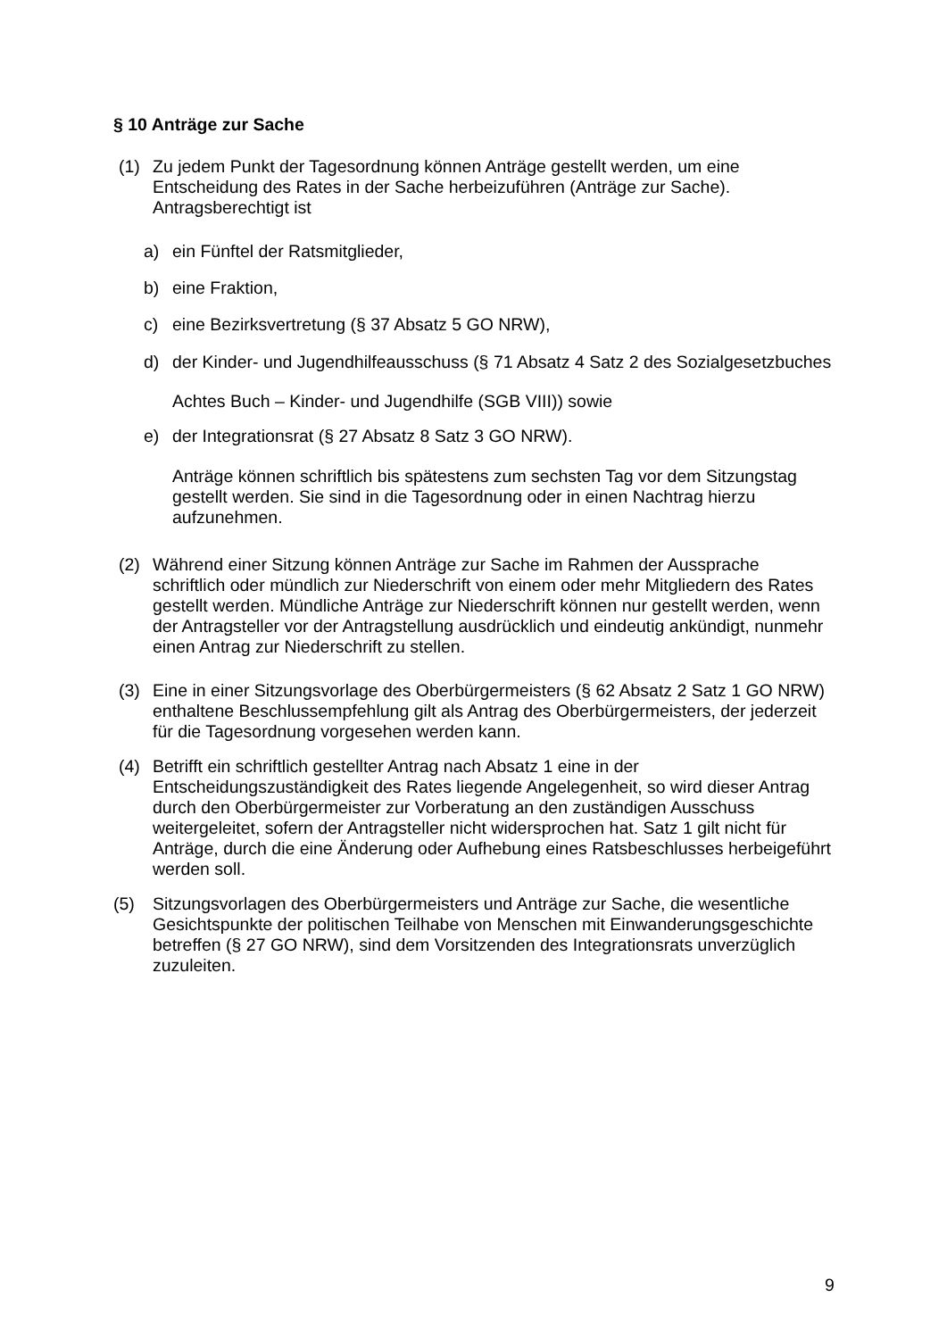§ 10 Anträge zur Sache
(1) Zu jedem Punkt der Tagesordnung können Anträge gestellt werden, um eine Entscheidung des Rates in der Sache herbeizuführen (Anträge zur Sache). Antragsberechtigt ist
a) ein Fünftel der Ratsmitglieder,
b) eine Fraktion,
c) eine Bezirksvertretung (§ 37 Absatz 5 GO NRW),
d) der Kinder- und Jugendhilfeausschuss (§ 71 Absatz 4 Satz 2 des Sozialgesetzbuches Achtes Buch – Kinder- und Jugendhilfe (SGB VIII)) sowie
e) der Integrationsrat (§ 27 Absatz 8 Satz 3 GO NRW).
Anträge können schriftlich bis spätestens zum sechsten Tag vor dem Sitzungstag gestellt werden. Sie sind in die Tagesordnung oder in einen Nachtrag hierzu aufzunehmen.
(2) Während einer Sitzung können Anträge zur Sache im Rahmen der Aussprache schriftlich oder mündlich zur Niederschrift von einem oder mehr Mitgliedern des Rates gestellt werden. Mündliche Anträge zur Niederschrift können nur gestellt werden, wenn der Antragsteller vor der Antragstellung ausdrücklich und eindeutig ankündigt, nunmehr einen Antrag zur Niederschrift zu stellen.
(3) Eine in einer Sitzungsvorlage des Oberbürgermeisters (§ 62 Absatz 2 Satz 1 GO NRW) enthaltene Beschlussempfehlung gilt als Antrag des Oberbürgermeisters, der jederzeit für die Tagesordnung vorgesehen werden kann.
(4) Betrifft ein schriftlich gestellter Antrag nach Absatz 1 eine in der Entscheidungszuständigkeit des Rates liegende Angelegenheit, so wird dieser Antrag durch den Oberbürgermeister zur Vorberatung an den zuständigen Ausschuss weitergeleitet, sofern der Antragsteller nicht widersprochen hat. Satz 1 gilt nicht für Anträge, durch die eine Änderung oder Aufhebung eines Ratsbeschlusses herbeigeführt werden soll.
(5) Sitzungsvorlagen des Oberbürgermeisters und Anträge zur Sache, die wesentliche Gesichtspunkte der politischen Teilhabe von Menschen mit Einwanderungsgeschichte betreffen (§ 27 GO NRW), sind dem Vorsitzenden des Integrationsrats unverzüglich zuzuleiten.
9